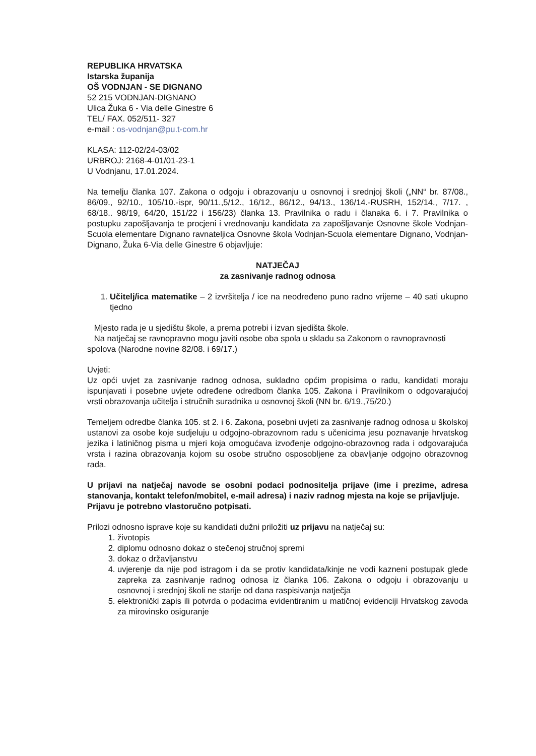REPUBLIKA HRVATSKA
Istarska županija
OŠ VODNJAN - SE DIGNANO
52 215 VODNJAN-DIGNANO
Ulica Žuka 6 - Via delle Ginestre 6
TEL/ FAX. 052/511- 327
e-mail : os-vodnjan@pu.t-com.hr
KLASA: 112-02/24-03/02
URBROJ: 2168-4-01/01-23-1
U Vodnjanu, 17.01.2024.
Na temelju članka 107. Zakona o odgoju i obrazovanju u osnovnoj i srednjoj školi („NN“ br. 87/08., 86/09., 92/10., 105/10.-ispr, 90/11.,5/12., 16/12., 86/12., 94/13., 136/14.-RUSRH, 152/14., 7/17. , 68/18.. 98/19, 64/20, 151/22 i 156/23) članka 13. Pravilnika o radu i članaka 6. i 7. Pravilnika o postupku zapošljavanja te procjeni i vrednovanju kandidata za zapošljavanje Osnovne škole Vodnjan-Scuola elementare Dignano ravnateljica Osnovne škola Vodnjan-Scuola elementare Dignano, Vodnjan-Dignano, Žuka 6-Via delle Ginestre 6 objavljuje:
NATJEČAJ
za zasnivanje radnog odnosa
1. Učitelj/ica matematike – 2 izvršitelja / ice na neodređeno puno radno vrijeme – 40 sati ukupno tjedno
Mjesto rada je u sjedištu škole, a prema potrebi i izvan sjedišta škole.
Na natječaj se ravnopravno mogu javiti osobe oba spola u skladu sa Zakonom o ravnopravnosti spolova (Narodne novine 82/08. i 69/17.)
Uvjeti:
Uz opći uvjet za zasnivanje radnog odnosa, sukladno općim propisima o radu, kandidati moraju ispunjavati i posebne uvjete određene odredbom članka 105. Zakona i Pravilnikom o odgovarajućoj vrsti obrazovanja učitelja i stručnih suradnika u osnovnoj školi (NN br. 6/19.,75/20.)
Temeljem odredbe članka 105. st 2. i 6. Zakona, posebni uvjeti za zasnivanje radnog odnosa u školskoj ustanovi za osobe koje sudjeluju u odgojno-obrazovnom radu s učenicima jesu poznavanje hrvatskog jezika i latiničnog pisma u mjeri koja omogućava izvođenje odgojno-obrazovnog rada i odgovarajuća vrsta i razina obrazovanja kojom su osobe stručno osposobljene za obavljanje odgojno obrazovnog rada.
U prijavi na natječaj navode se osobni podaci podnositelja prijave (ime i prezime, adresa stanovanja, kontakt telefon/mobitel, e-mail adresa) i naziv radnog mjesta na koje se prijavljuje.
Prijavu je potrebno vlastoručno potpisati.
Prilozi odnosno isprave koje su kandidati dužni priložiti uz prijavu na natječaj su:
1. životopis
2. diplomu odnosno dokaz o stečenoj stručnoj spremi
3. dokaz o državljanstvu
4. uvjerenje da nije pod istragom i da se protiv kandidata/kinje ne vodi kazneni postupak glede zapreka za zasnivanje radnog odnosa iz članka 106. Zakona o odgoju i obrazovanju u osnovnoj i srednjoj školi ne starije od dana raspisivanja natječja
5. elektronički zapis ili potvrda o podacima evidentiranim u matičnoj evidenciji Hrvatskog zavoda za mirovinsko osiguranje